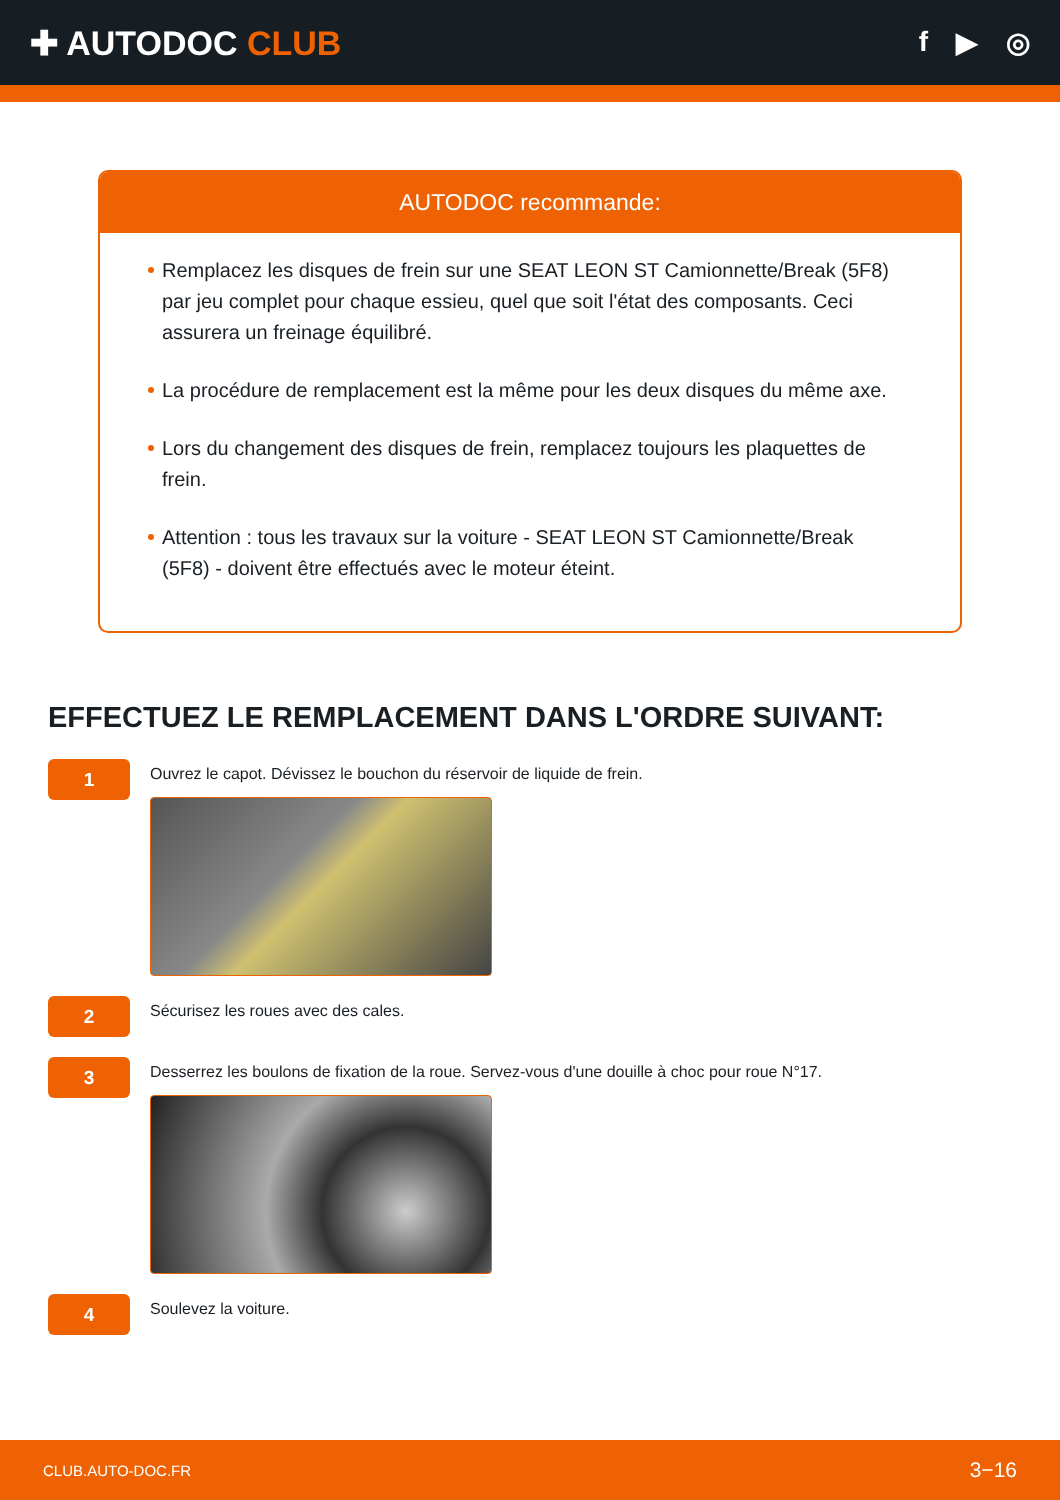✚ AUTODOC CLUB
f ▶ ◎
AUTODOC recommande:
Remplacez les disques de frein sur une SEAT LEON ST Camionnette/Break (5F8) par jeu complet pour chaque essieu, quel que soit l'état des composants. Ceci assurera un freinage équilibré.
La procédure de remplacement est la même pour les deux disques du même axe.
Lors du changement des disques de frein, remplacez toujours les plaquettes de frein.
Attention : tous les travaux sur la voiture - SEAT LEON ST Camionnette/Break (5F8) - doivent être effectués avec le moteur éteint.
EFFECTUEZ LE REMPLACEMENT DANS L'ORDRE SUIVANT:
1
Ouvrez le capot. Dévissez le bouchon du réservoir de liquide de frein.
2
Sécurisez les roues avec des cales.
3
Desserrez les boulons de fixation de la roue. Servez-vous d'une douille à choc pour roue N°17.
4
Soulevez la voiture.
CLUB.AUTO-DOC.FR 3−16